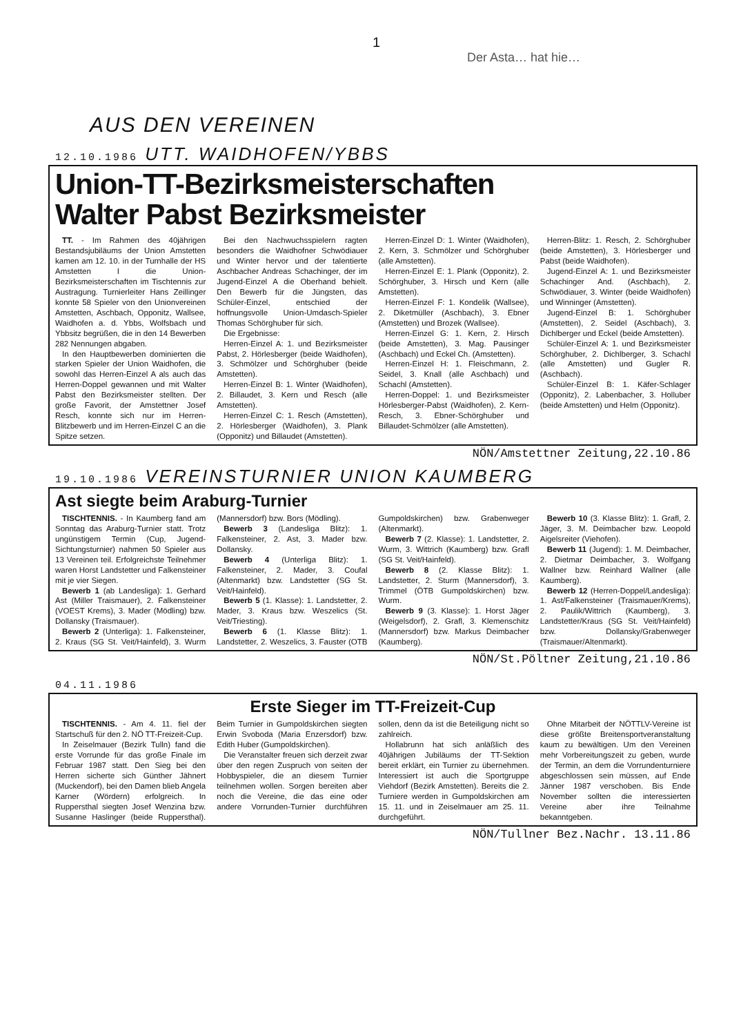1
Der Asta… hat hie…
AUS DEN VEREINEN
12.10.1986 UTT. WAIDHOFEN/YBBS
Union-TT-Bezirksmeisterschaften
Walter Pabst Bezirksmeister
TT. - Im Rahmen des 40jährigen Bestandsjubiläums der Union Amstetten kamen am 12. 10. in der Turnhalle der HS Amstetten I die Union-Bezirksmeisterschaften im Tischtennis zur Austragung. Turnierleiter Hans Zeillinger konnte 58 Spieler von den Unionvereinen Amstetten, Aschbach, Opponitz, Wallsee, Waidhofen a. d. Ybbs, Wolfsbach und Ybbsitz begrüßen, die in den 14 Bewerben 282 Nennungen abgaben.
In den Hauptbewerben dominierten die starken Spieler der Union Waidhofen, die sowohl das Herren-Einzel A als auch das Herren-Doppel gewannen und mit Walter Pabst den Bezirksmeister stellten. Der große Favorit, der Amstettner Josef Resch, konnte sich nur im Herren-Blitzbewerb und im Herren-Einzel C an die Spitze setzen.
Bei den Nachwuchsspielern ragten besonders die Waidhofner Schwödiauer und Winter hervor und der talentierte Aschbacher Andreas Schachinger, der im Jugend-Einzel A die Oberhand behielt. Den Bewerb für die Jüngsten, das Schüler-Einzel, entschied der hoffnungsvolle Union-Umdasch-Spieler Thomas Schörghuber für sich.
Die Ergebnisse:
Herren-Einzel A: 1. und Bezirksmeister Pabst, 2. Hörlesberger (beide Waidhofen), 3. Schmölzer und Schörghuber (beide Amstetten).
Herren-Einzel B: 1. Winter (Waidhofen), 2. Billaudet, 3. Kern und Resch (alle Amstetten).
Herren-Einzel C: 1. Resch (Amstetten), 2. Hörlesberger (Waidhofen), 3. Plank (Opponitz) und Billaudet (Amstetten).
Herren-Einzel D: 1. Winter (Waidhofen), 2. Kern, 3. Schmölzer und Schörghuber (alle Amstetten).
Herren-Einzel E: 1. Plank (Opponitz), 2. Schörghuber, 3. Hirsch und Kern (alle Amstetten).
Herren-Einzel F: 1. Kondelik (Wallsee), 2. Diketmüller (Aschbach), 3. Ebner (Amstetten) und Brozek (Wallsee).
Herren-Einzel G: 1. Kern, 2. Hirsch (beide Amstetten), 3. Mag. Pausinger (Aschbach) und Eckel Ch. (Amstetten).
Herren-Einzel H: 1. Fleischmann, 2. Seidel, 3. Knall (alle Aschbach) und Schachl (Amstetten).
Herren-Doppel: 1. und Bezirksmeister Hörlesberger-Pabst (Waidhofen), 2. Kern-Resch, 3. Ebner-Schörghuber und Billaudet-Schmölzer (alle Amstetten).
Herren-Blitz: 1. Resch, 2. Schörghuber (beide Amstetten), 3. Hörlesberger und Pabst (beide Waidhofen).
Jugend-Einzel A: 1. und Bezirksmeister Schachinger And. (Aschbach), 2. Schwödiauer, 3. Winter (beide Waidhofen) und Winninger (Amstetten).
Jugend-Einzel B: 1. Schörghuber (Amstetten), 2. Seidel (Aschbach), 3. Dichlberger und Eckel (beide Amstetten).
Schüler-Einzel A: 1. und Bezirksmeister Schörghuber, 2. Dichlberger, 3. Schachl (alle Amstetten) und Gugler R. (Aschbach).
Schüler-Einzel B: 1. Käfer-Schlager (Opponitz), 2. Labenbacher, 3. Holluber (beide Amstetten) und Helm (Opponitz).
NÖN/Amstettner Zeitung,22.10.86
19.10.1986 VEREINSTURNIER UNION KAUMBERG
Ast siegte beim Araburg-Turnier
TISCHTENNIS. - In Kaumberg fand am Sonntag das Araburg-Turnier statt. Trotz ungünstigem Termin (Cup, Jugend-Sichtungsturnier) nahmen 50 Spieler aus 13 Vereinen teil. Erfolgreichste Teilnehmer waren Horst Landstetter und Falkensteiner mit je vier Siegen.
Bewerb 1 (ab Landesliga): 1. Gerhard Ast (Miller Traismauer), 2. Falkensteiner (VOEST Krems), 3. Mader (Mödling) bzw. Dollansky (Traismauer).
Bewerb 2 (Unterliga): 1. Falkensteiner, 2. Kraus (SG St. Veit/Hainfeld), 3. Wurm (Mannersdorf) bzw. Bors (Mödling).
Bewerb 3 (Landesliga Blitz): 1. Falkensteiner, 2. Ast, 3. Mader bzw. Dollansky.
Bewerb 4 (Unterliga Blitz): 1. Falkensteiner, 2. Mader, 3. Coufal (Altenmarkt) bzw. Landstetter (SG St. Veit/Hainfeld).
Bewerb 5 (1. Klasse): 1. Landstetter, 2. Mader, 3. Kraus bzw. Weszelics (St. Veit/Triesting).
Bewerb 6 (1. Klasse Blitz): 1. Landstetter, 2. Weszelics, 3. Fauster (OTB Gumpoldskirchen) bzw. Grabenweger (Altenmarkt).
Bewerb 7 (2. Klasse): 1. Landstetter, 2. Wurm, 3. Wittrich (Kaumberg) bzw. Grafl (SG St. Veit/Hainfeld).
Bewerb 8 (2. Klasse Blitz): 1. Landstetter, 2. Sturm (Mannersdorf), 3. Trimmel (ÖTB Gumpoldskirchen) bzw. Wurm.
Bewerb 9 (3. Klasse): 1. Horst Jäger (Weigelsdorf), 2. Grafl, 3. Klemenschitz (Mannersdorf) bzw. Markus Deimbacher (Kaumberg).
Bewerb 10 (3. Klasse Blitz): 1. Grafl, 2. Jäger, 3. M. Deimbacher bzw. Leopold Aigelsreiter (Viehofen).
Bewerb 11 (Jugend): 1. M. Deimbacher, 2. Dietmar Deimbacher, 3. Wolfgang Wallner bzw. Reinhard Wallner (alle Kaumberg).
Bewerb 12 (Herren-Doppel/Landesliga): 1. Ast/Falkensteiner (Traismauer/Krems), 2. Paulik/Wittrich (Kaumberg), 3. Landstetter/Kraus (SG St. Veit/Hainfeld) bzw. Dollansky/Grabenweger (Traismauer/Altenmarkt).
NÖN/St.Pöltner Zeitung,21.10.86
04.11.1986
Erste Sieger im TT-Freizeit-Cup
TISCHTENNIS. - Am 4. 11. fiel der Startschuß für den 2. NÖ TT-Freizeit-Cup.
In Zeiselmauer (Bezirk Tulln) fand die erste Vorrunde für das große Finale im Februar 1987 statt. Den Sieg bei den Herren sicherte sich Günther Jähnert (Muckendorf), bei den Damen blieb Angela Karner (Wördern) erfolgreich. In Ruppersthal siegten Josef Wenzina bzw. Susanne Haslinger (beide Ruppersthal). Beim Turnier in Gumpoldskirchen siegten Erwin Svoboda (Maria Enzersdorf) bzw. Edith Huber (Gumpoldskirchen).
Die Veranstalter freuen sich derzeit zwar über den regen Zuspruch von seiten der Hobbyspieler, die an diesem Turnier teilnehmen wollen. Sorgen bereiten aber noch die Vereine, die das eine oder andere Vorrunden-Turnier durchführen sollen, denn da ist die Beteiligung nicht so zahlreich.
Hollabrunn hat sich anläßlich des 40jährigen Jubiläums der TT-Sektion bereit erklärt, ein Turnier zu übernehmen. Interessiert ist auch die Sportgruppe Viehdorf (Bezirk Amstetten). Bereits die 2. Turniere werden in Gumpoldskirchen am 15. 11. und in Zeiselmauer am 25. 11. durchgeführt.
Ohne Mitarbeit der NÖTTLV-Vereine ist diese größte Breitensportveranstaltung kaum zu bewältigen. Um den Vereinen mehr Vorbereitungszeit zu geben, wurde der Termin, an dem die Vorrundenturniere abgeschlossen sein müssen, auf Ende Jänner 1987 verschoben. Bis Ende November sollten die interessierten Vereine aber ihre Teilnahme bekanntgeben.
NÖN/Tullner Bez.Nachr. 13.11.86